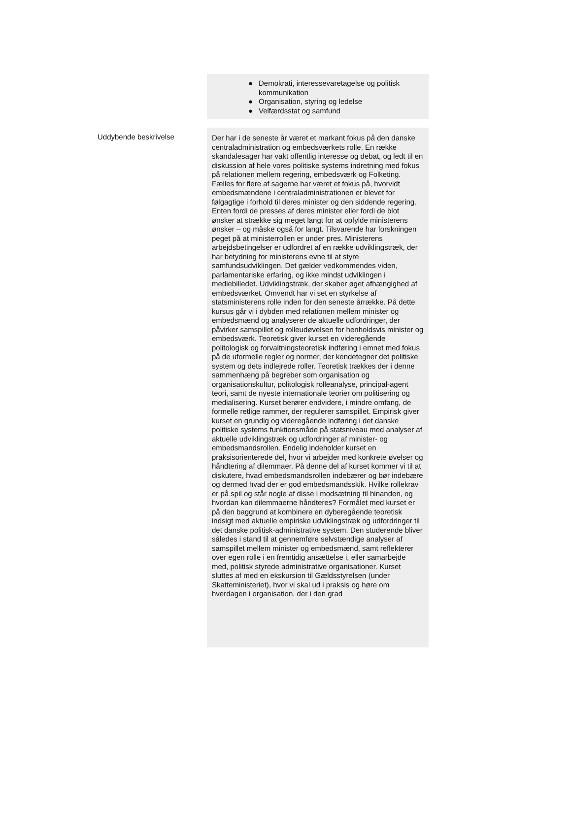● Demokrati, interessevaretagelse og politisk kommunikation
● Organisation, styring og ledelse
● Velfærdsstat og samfund
Uddybende beskrivelse
Der har i de seneste år været et markant fokus på den danske centraladministration og embedsværkets rolle. En række skandalesager har vakt offentlig interesse og debat, og ledt til en diskussion af hele vores politiske systems indretning med fokus på relationen mellem regering, embedsværk og Folketing. Fælles for flere af sagerne har været et fokus på, hvorvidt embedsmændene i centraladministrationen er blevet for følgagtige i forhold til deres minister og den siddende regering. Enten fordi de presses af deres minister eller fordi de blot ønsker at strække sig meget langt for at opfylde ministerens ønsker – og måske også for langt. Tilsvarende har forskningen peget på at ministerrollen er under pres. Ministerens arbejdsbetingelser er udfordret af en række udviklingstræk, der har betydning for ministerens evne til at styre samfundsudviklingen. Det gælder vedkommendes viden, parlamentariske erfaring, og ikke mindst udviklingen i mediebilledet. Udviklingstræk, der skaber øget afhængighed af embedsværket. Omvendt har vi set en styrkelse af statsministerens rolle inden for den seneste årrække. På dette kursus går vi i dybden med relationen mellem minister og embedsmænd og analyserer de aktuelle udfordringer, der påvirker samspillet og rolleudøvelsen for henholdsvis minister og embedsværk. Teoretisk giver kurset en videregående politologisk og forvaltningsteoretisk indføring i emnet med fokus på de uformelle regler og normer, der kendetegner det politiske system og dets indlejrede roller. Teoretisk trækkes der i denne sammenhæng på begreber som organisation og organisationskultur, politologisk rolleanalyse, principal-agent teori, samt de nyeste internationale teorier om politisering og medialisering. Kurset berører endvidere, i mindre omfang, de formelle retlige rammer, der regulerer samspillet. Empirisk giver kurset en grundig og videregående indføring i det danske politiske systems funktionsmåde på statsniveau med analyser af aktuelle udviklingstræk og udfordringer af minister- og embedsmandsrollen. Endelig indeholder kurset en praksisorienterede del, hvor vi arbejder med konkrete øvelser og håndtering af dilemmaer. På denne del af kurset kommer vi til at diskutere, hvad embedsmandsrollen indebærer og bør indebære og dermed hvad der er god embedsmandsskik. Hvilke rollekrav er på spil og står nogle af disse i modsætning til hinanden, og hvordan kan dilemmaerne håndteres? Formålet med kurset er på den baggrund at kombinere en dyberegående teoretisk indsigt med aktuelle empiriske udviklingstræk og udfordringer til det danske politisk-administrative system. Den studerende bliver således i stand til at gennemføre selvstændige analyser af samspillet mellem minister og embedsmænd, samt reflekterer over egen rolle i en fremtidig ansættelse i, eller samarbejde med, politisk styrede administrative organisationer. Kurset sluttes af med en ekskursion til Gældsstyrelsen (under Skatteministeriet), hvor vi skal ud i praksis og høre om hverdagen i organisation, der i den grad